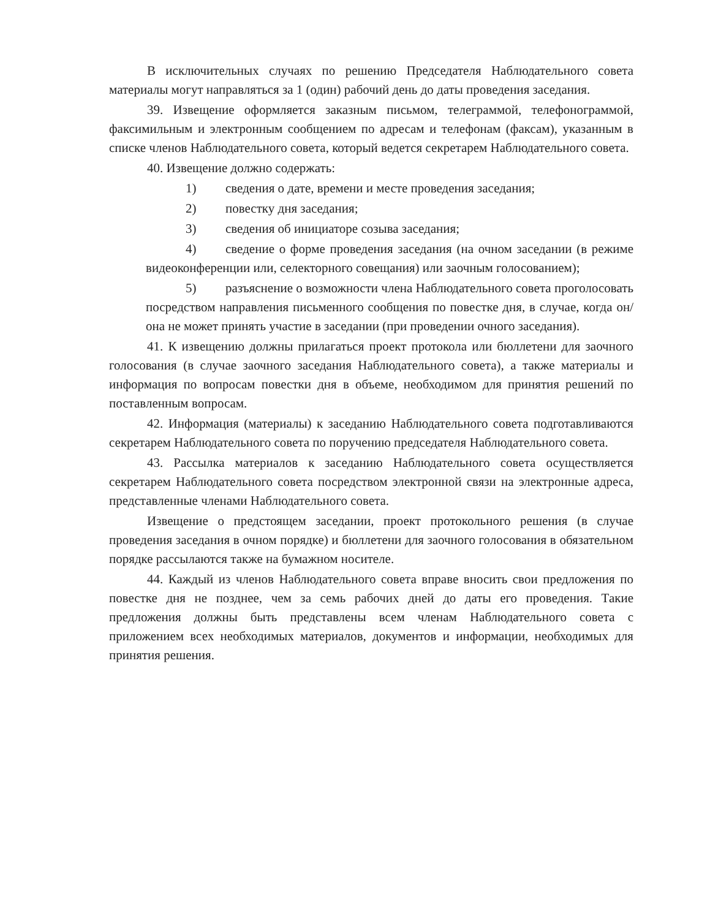В исключительных случаях по решению Председателя Наблюдательного совета материалы могут направляться за 1 (один) рабочий день до даты проведения заседания.
39. Извещение оформляется заказным письмом, телеграммой, телефонограммой, факсимильным и электронным сообщением по адресам и телефонам (факсам), указанным в списке членов Наблюдательного совета, который ведется секретарем Наблюдательного совета.
40. Извещение должно содержать:
1) сведения о дате, времени и месте проведения заседания;
2) повестку дня заседания;
3) сведения об инициаторе созыва заседания;
4) сведение о форме проведения заседания (на очном заседании (в режиме видеоконференции или, селекторного совещания) или заочным голосованием);
5) разъяснение о возможности члена Наблюдательного совета проголосовать посредством направления письменного сообщения по повестке дня, в случае, когда он/она не может принять участие в заседании (при проведении очного заседания).
41. К извещению должны прилагаться проект протокола или бюллетени для заочного голосования (в случае заочного заседания Наблюдательного совета), а также материалы и информация по вопросам повестки дня в объеме, необходимом для принятия решений по поставленным вопросам.
42. Информация (материалы) к заседанию Наблюдательного совета подготавливаются секретарем Наблюдательного совета по поручению председателя Наблюдательного совета.
43. Рассылка материалов к заседанию Наблюдательного совета осуществляется секретарем Наблюдательного совета посредством электронной связи на электронные адреса, представленные членами Наблюдательного совета.
Извещение о предстоящем заседании, проект протокольного решения (в случае проведения заседания в очном порядке) и бюллетени для заочного голосования в обязательном порядке рассылаются также на бумажном носителе.
44. Каждый из членов Наблюдательного совета вправе вносить свои предложения по повестке дня не позднее, чем за семь рабочих дней до даты его проведения. Такие предложения должны быть представлены всем членам Наблюдательного совета с приложением всех необходимых материалов, документов и информации, необходимых для принятия решения.